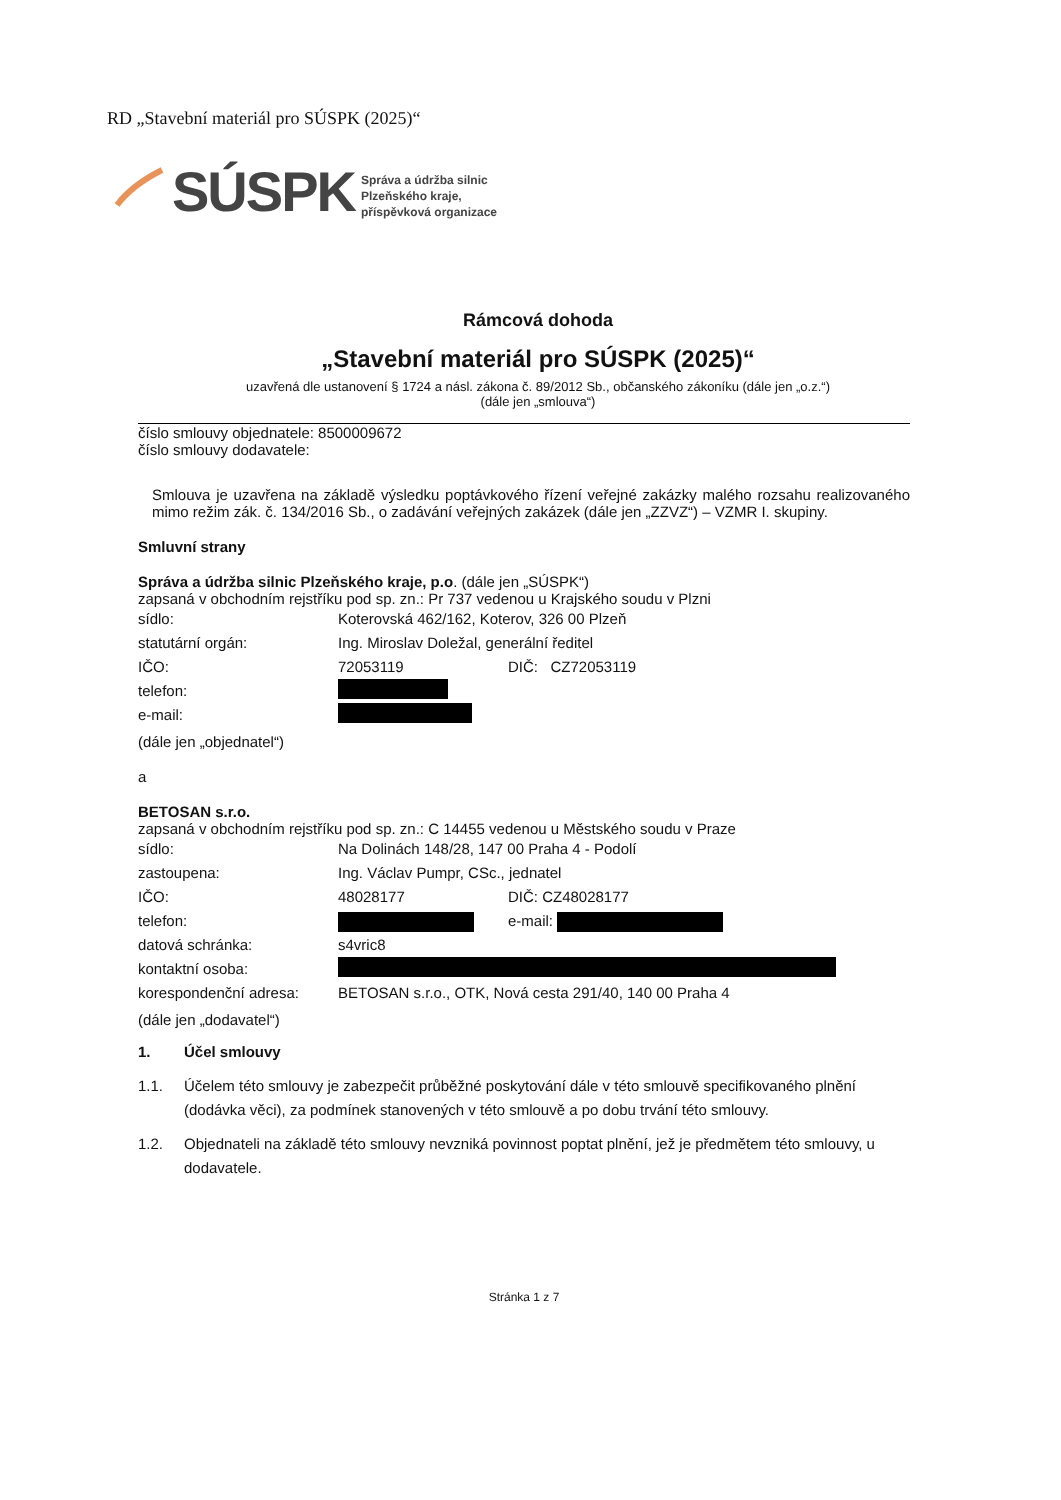RD „Stavební materiál pro SÚSPK (2025)“
SÚSPK Správa a údržba silnic
Plzeňského kraje,
příspěvková organizace
Rámcová dohoda
„Stavební materiál pro SÚSPK (2025)“
uzavřená dle ustanovení § 1724 a násl. zákona č. 89/2012 Sb., občanského zákoníku (dále jen „o.z.“)
(dále jen „smlouva“)
číslo smlouvy objednatele: 8500009672
číslo smlouvy dodavatele:
Smlouva je uzavřena na základě výsledku poptávkového řízení veřejné zakázky malého rozsahu realizovaného mimo režim zák. č. 134/2016 Sb., o zadávání veřejných zakázek (dále jen „ZZVZ“) – VZMR I. skupiny.
Smluvní strany
Správa a údržba silnic Plzeňského kraje, p.o. (dále jen „SÚSPK“)
zapsaná v obchodním rejstříku pod sp. zn.: Pr 737 vedenou u Krajského soudu v Plzni
sídlo: Koterovská 462/162, Koterov, 326 00 Plzeň
statutární orgán: Ing. Miroslav Doležal, generální ředitel
IČO: 72053119 DIČ: CZ72053119
telefon:
e-mail:
(dále jen „objednatel“)
a
BETOSAN s.r.o.
zapsaná v obchodním rejstříku pod sp. zn.: C 14455 vedenou u Městského soudu v Praze
sídlo: Na Dolinách 148/28, 147 00 Praha 4 - Podolí
zastoupena: Ing. Václav Pumpr, CSc., jednatel
IČO: 48028177 DIČ: CZ48028177
telefon: e-mail:
datová schránka: s4vric8
kontaktní osoba:
korespondenční adresa: BETOSAN s.r.o., OTK, Nová cesta 291/40, 140 00 Praha 4
(dále jen „dodavatel“)
1. Účel smlouvy
1.1. Účelem této smlouvy je zabezpečit průběžné poskytování dále v této smlouvě specifikovaného plnění (dodávka věci), za podmínek stanovených v této smlouvě a po dobu trvání této smlouvy.
1.2. Objednateli na základě této smlouvy nevzniká povinnost poptat plnění, jež je předmětem této smlouvy, u dodavatele.
Stránka 1 z 7